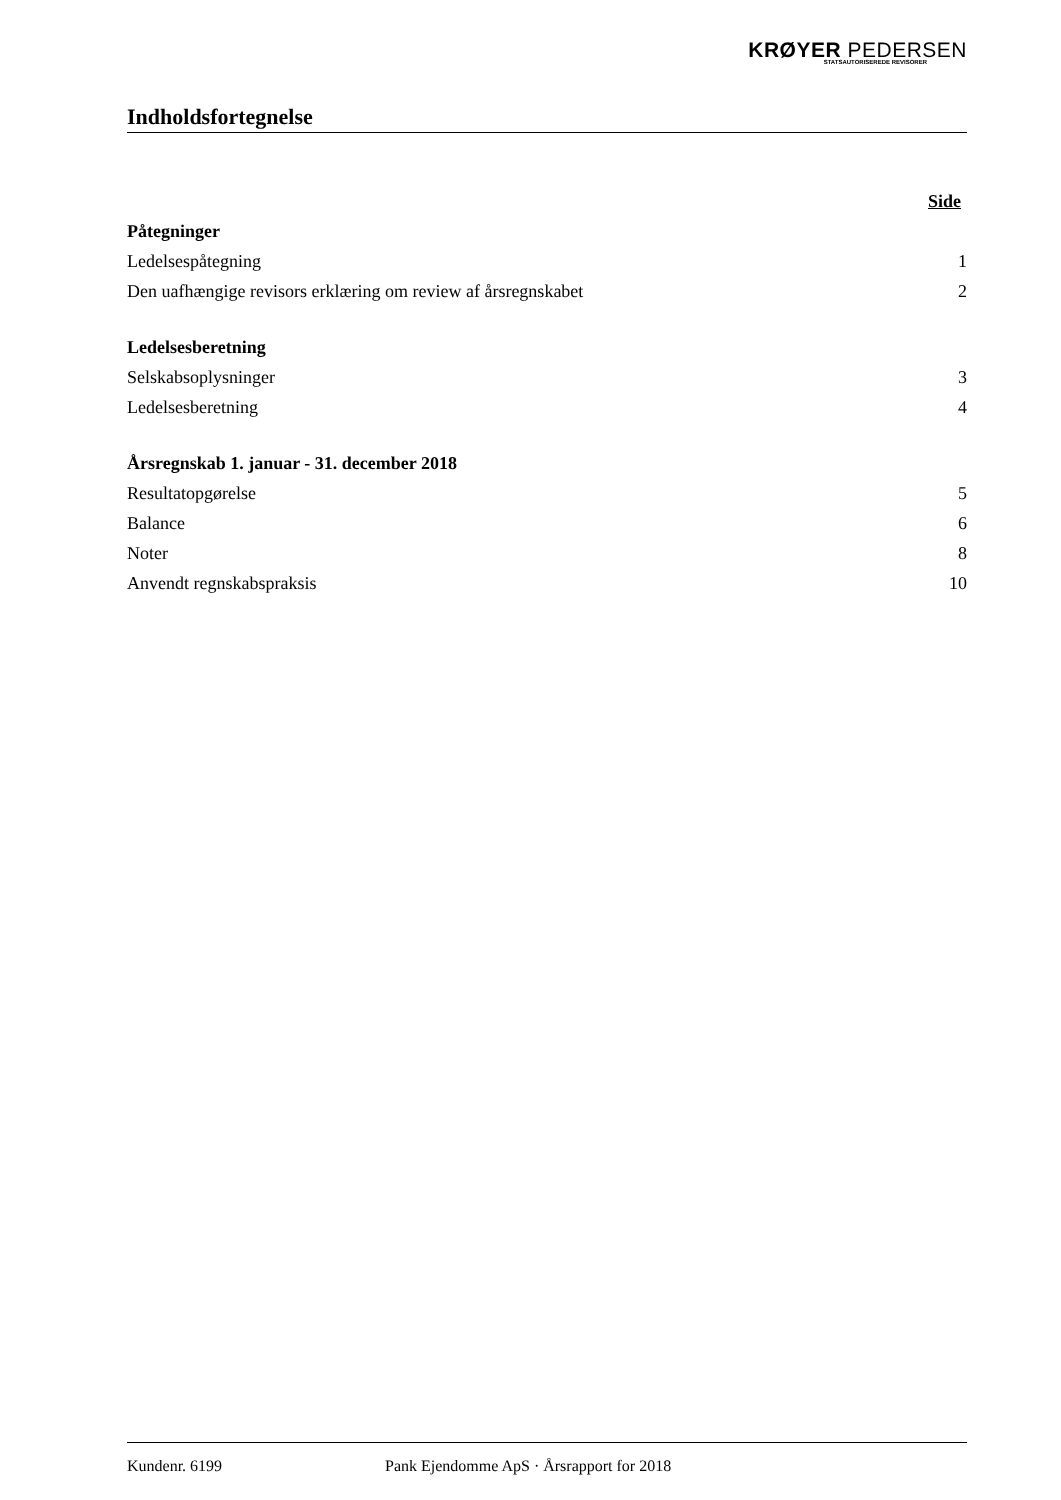KRØYER PEDERSEN
STATSAUTORISEREDE REVISORER
Indholdsfortegnelse
| | Side |
| --- | --- |
| Påtegninger | |
| Ledelsespåtegning | 1 |
| Den uafhængige revisors erklæring om review af årsregnskabet | 2 |
| Ledelsesberetning | |
| Selskabsoplysninger | 3 |
| Ledelsesberetning | 4 |
| Årsregnskab 1. januar - 31. december 2018 | |
| Resultatopgørelse | 5 |
| Balance | 6 |
| Noter | 8 |
| Anvendt regnskabspraksis | 10 |
Kundenr. 6199 Pank Ejendomme ApS · Årsrapport for 2018